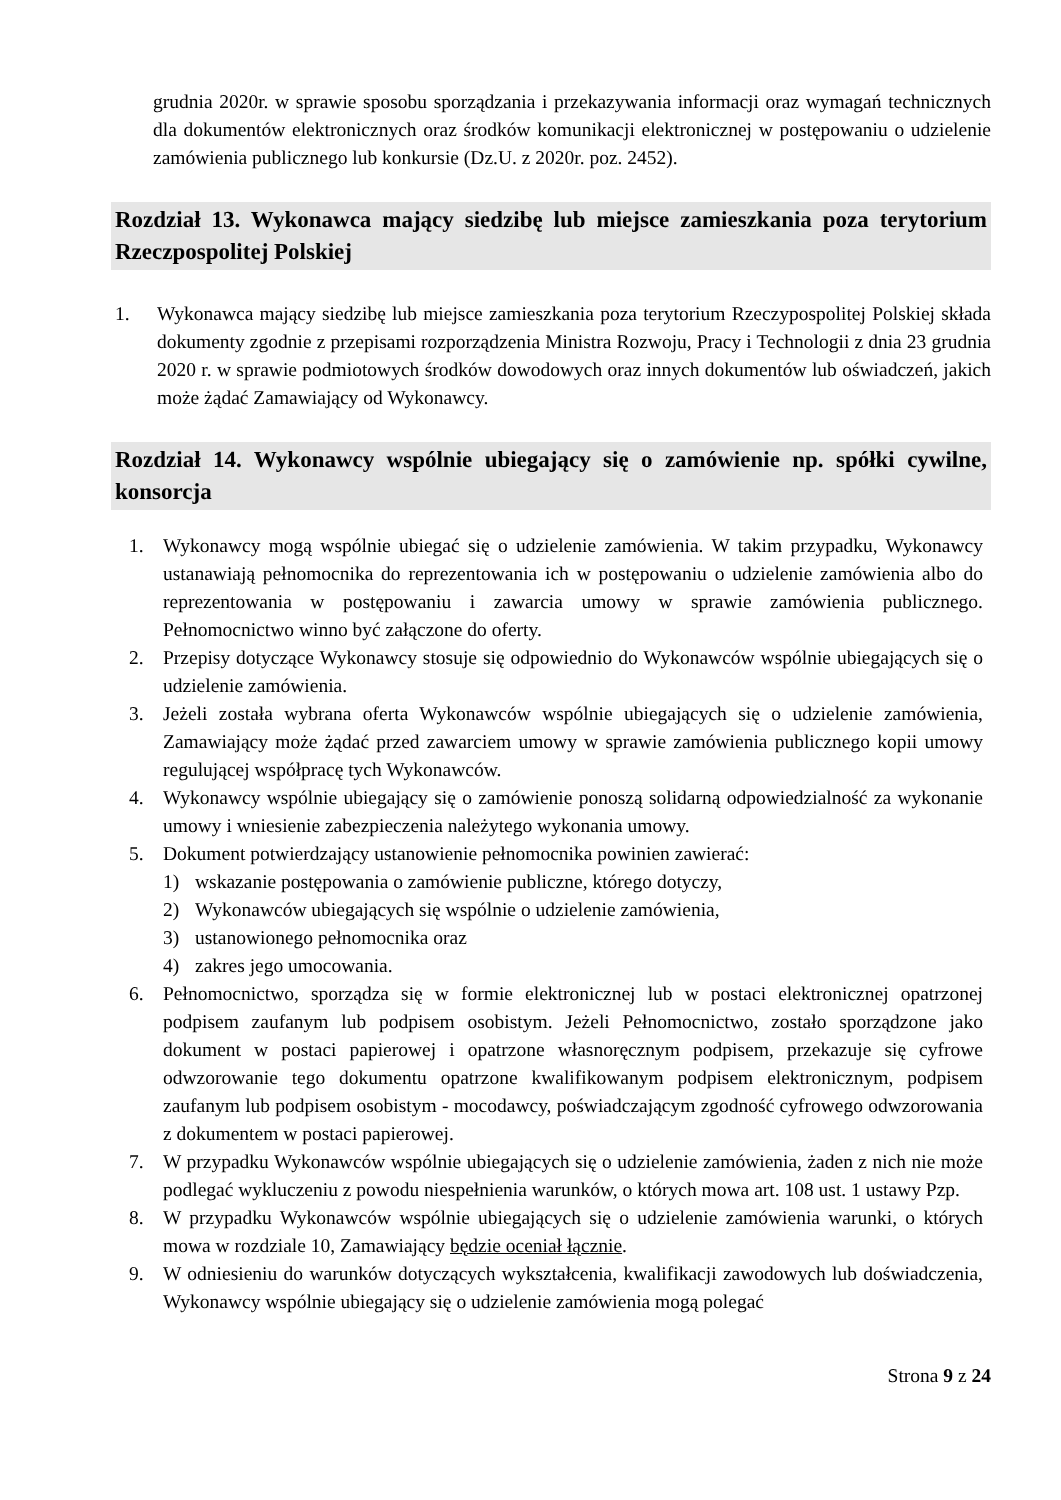grudnia 2020r. w sprawie sposobu sporządzania i przekazywania informacji oraz wymagań technicznych dla dokumentów elektronicznych oraz środków komunikacji elektronicznej w postępowaniu o udzielenie zamówienia publicznego lub konkursie (Dz.U. z 2020r. poz. 2452).
Rozdział 13. Wykonawca mający siedzibę lub miejsce zamieszkania poza terytorium Rzeczpospolitej Polskiej
1. Wykonawca mający siedzibę lub miejsce zamieszkania poza terytorium Rzeczypospolitej Polskiej składa dokumenty zgodnie z przepisami rozporządzenia Ministra Rozwoju, Pracy i Technologii z dnia 23 grudnia 2020 r. w sprawie podmiotowych środków dowodowych oraz innych dokumentów lub oświadczeń, jakich może żądać Zamawiający od Wykonawcy.
Rozdział 14. Wykonawcy wspólnie ubiegający się o zamówienie np. spółki cywilne, konsorcja
1. Wykonawcy mogą wspólnie ubiegać się o udzielenie zamówienia. W takim przypadku, Wykonawcy ustanawiają pełnomocnika do reprezentowania ich w postępowaniu o udzielenie zamówienia albo do reprezentowania w postępowaniu i zawarcia umowy w sprawie zamówienia publicznego. Pełnomocnictwo winno być załączone do oferty.
2. Przepisy dotyczące Wykonawcy stosuje się odpowiednio do Wykonawców wspólnie ubiegających się o udzielenie zamówienia.
3. Jeżeli została wybrana oferta Wykonawców wspólnie ubiegających się o udzielenie zamówienia, Zamawiający może żądać przed zawarciem umowy w sprawie zamówienia publicznego kopii umowy regulującej współpracę tych Wykonawców.
4. Wykonawcy wspólnie ubiegający się o zamówienie ponoszą solidarną odpowiedzialność za wykonanie umowy i wniesienie zabezpieczenia należytego wykonania umowy.
5. Dokument potwierdzający ustanowienie pełnomocnika powinien zawierać:
1) wskazanie postępowania o zamówienie publiczne, którego dotyczy,
2) Wykonawców ubiegających się wspólnie o udzielenie zamówienia,
3) ustanowionego pełnomocnika oraz
4) zakres jego umocowania.
6. Pełnomocnictwo, sporządza się w formie elektronicznej lub w postaci elektronicznej opatrzonej podpisem zaufanym lub podpisem osobistym. Jeżeli Pełnomocnictwo, zostało sporządzone jako dokument w postaci papierowej i opatrzone własnoręcznym podpisem, przekazuje się cyfrowe odwzorowanie tego dokumentu opatrzone kwalifikowanym podpisem elektronicznym, podpisem zaufanym lub podpisem osobistym - mocodawcy, poświadczającym zgodność cyfrowego odwzorowania z dokumentem w postaci papierowej.
7. W przypadku Wykonawców wspólnie ubiegających się o udzielenie zamówienia, żaden z nich nie może podlegać wykluczeniu z powodu niespełnienia warunków, o których mowa art. 108 ust. 1 ustawy Pzp.
8. W przypadku Wykonawców wspólnie ubiegających się o udzielenie zamówienia warunki, o których mowa w rozdziale 10, Zamawiający będzie oceniał łącznie.
9. W odniesieniu do warunków dotyczących wykształcenia, kwalifikacji zawodowych lub doświadczenia, Wykonawcy wspólnie ubiegający się o udzielenie zamówienia mogą polegać
Strona 9 z 24